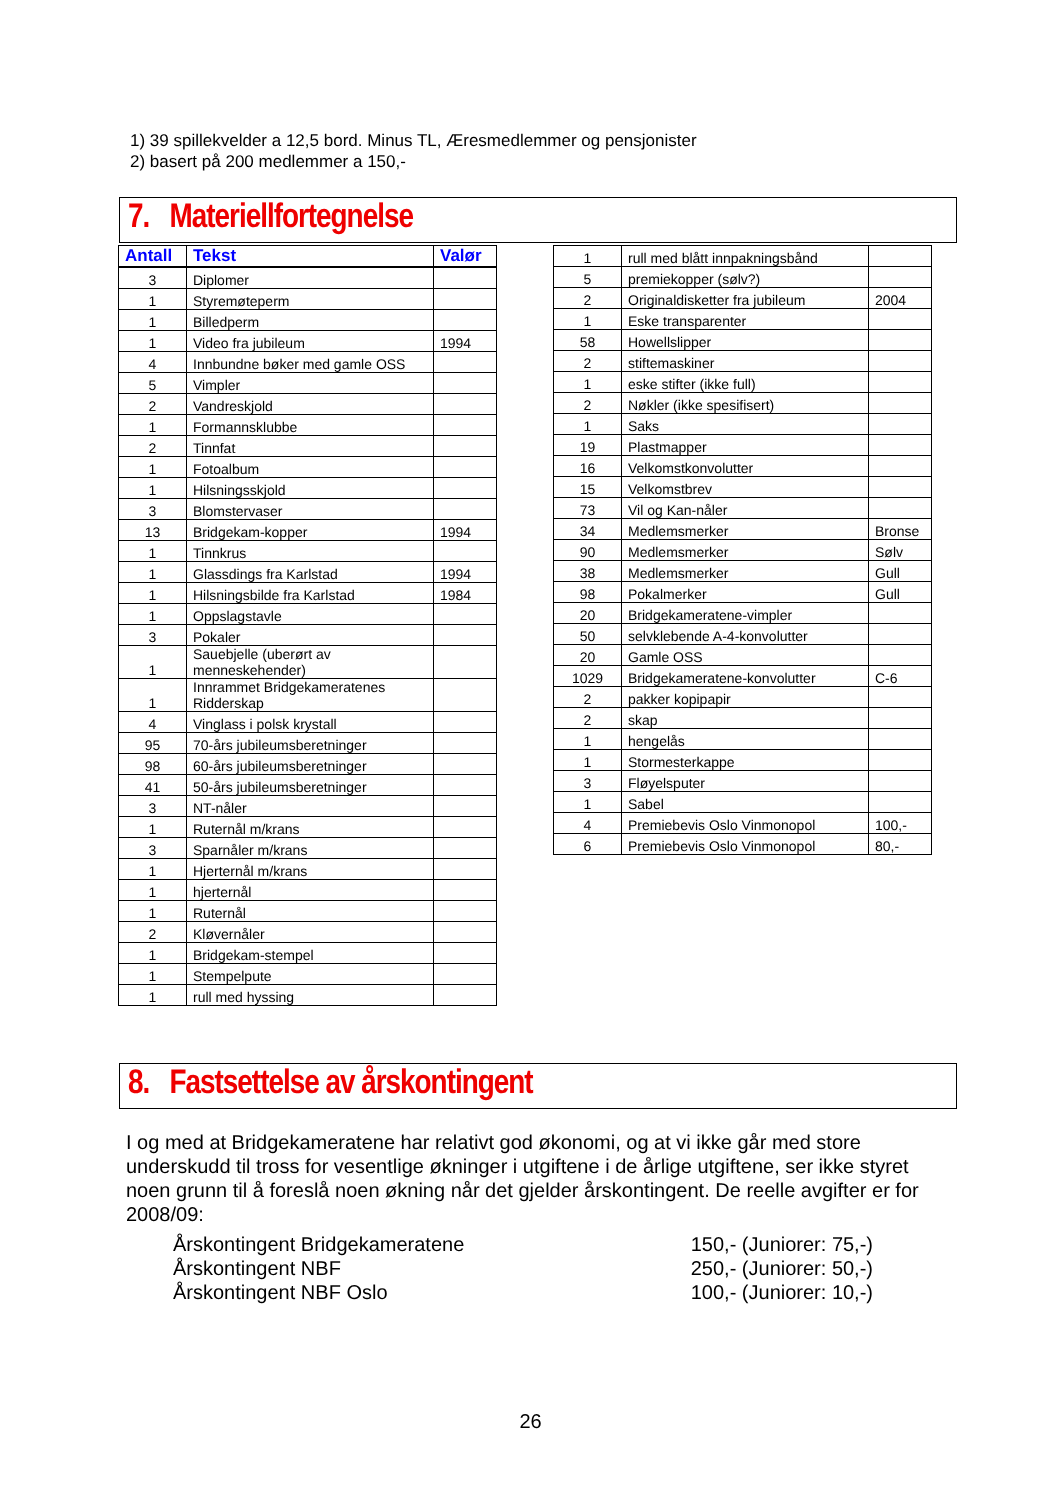1) 39 spillekvelder a 12,5 bord. Minus TL, Æresmedlemmer og pensjonister
2) basert på 200 medlemmer a 150,-
7. Materiellfortegnelse
| Antall | Tekst | Valør |
| --- | --- | --- |
| 3 | Diplomer | |
| 1 | Styremøteperm | |
| 1 | Billedperm | |
| 1 | Video fra jubileum | 1994 |
| 4 | Innbundne bøker med gamle OSS | |
| 5 | Vimpler | |
| 2 | Vandreskjold | |
| 1 | Formannsklubbe | |
| 2 | Tinnfat | |
| 1 | Fotoalbum | |
| 1 | Hilsningsskjold | |
| 3 | Blomstervaser | |
| 13 | Bridgekam-kopper | 1994 |
| 1 | Tinnkrus | |
| 1 | Glassdings fra Karlstad | 1994 |
| 1 | Hilsningsbilde fra Karlstad | 1984 |
| 1 | Oppslagstavle | |
| 3 | Pokaler | |
| 1 | Sauebjelle (uberørt av menneskehender) | |
| 1 | Innrammet Bridgekameratenes Ridderskap | |
| 4 | Vinglass i polsk krystall | |
| 95 | 70-års jubileumsberetninger | |
| 98 | 60-års jubileumsberetninger | |
| 41 | 50-års jubileumsberetninger | |
| 3 | NT-nåler | |
| 1 | Ruternål m/krans | |
| 3 | Sparnåler m/krans | |
| 1 | Hjerternål m/krans | |
| 1 | hjerternål | |
| 1 | Ruternål | |
| 2 | Kløvernåler | |
| 1 | Bridgekam-stempel | |
| 1 | Stempelpute | |
| 1 | rull med hyssing | |
| 1 | rull med blått innpakningsbånd | |
| 5 | premiekopper (sølv?) | |
| 2 | Originaldisketter fra jubileum | 2004 |
| 1 | Eske transparenter | |
| 58 | Howellslipper | |
| 2 | stiftemaskiner | |
| 1 | eske stifter (ikke full) | |
| 2 | Nøkler (ikke spesifisert) | |
| 1 | Saks | |
| 19 | Plastmapper | |
| 16 | Velkomstkonvolutter | |
| 15 | Velkomstbrev | |
| 73 | Vil og Kan-nåler | |
| 34 | Medlemsmerker | Bronse |
| 90 | Medlemsmerker | Sølv |
| 38 | Medlemsmerker | Gull |
| 98 | Pokalmerker | Gull |
| 20 | Bridgekameratene-vimpler | |
| 50 | selvklebende A-4-konvolutter | |
| 20 | Gamle OSS | |
| 1029 | Bridgekameratene-konvolutter | C-6 |
| 2 | pakker kopipapir | |
| 2 | skap | |
| 1 | hengelås | |
| 1 | Stormesterkappe | |
| 3 | Fløyelsputer | |
| 1 | Sabel | |
| 4 | Premiebevis Oslo Vinmonopol | 100,- |
| 6 | Premiebevis Oslo Vinmonopol | 80,- |
8. Fastsettelse av årskontingent
I og med at Bridgekameratene har relativt god økonomi, og at vi ikke går med store underskudd til tross for vesentlige økninger i utgiftene i de årlige utgiftene, ser ikke styret noen grunn til å foreslå noen økning når det gjelder årskontingent. De reelle avgifter er for 2008/09:
Årskontingent Bridgekameratene 150,- (Juniorer: 75,-)
Årskontingent NBF 250,- (Juniorer: 50,-)
Årskontingent NBF Oslo 100,- (Juniorer: 10,-)
26